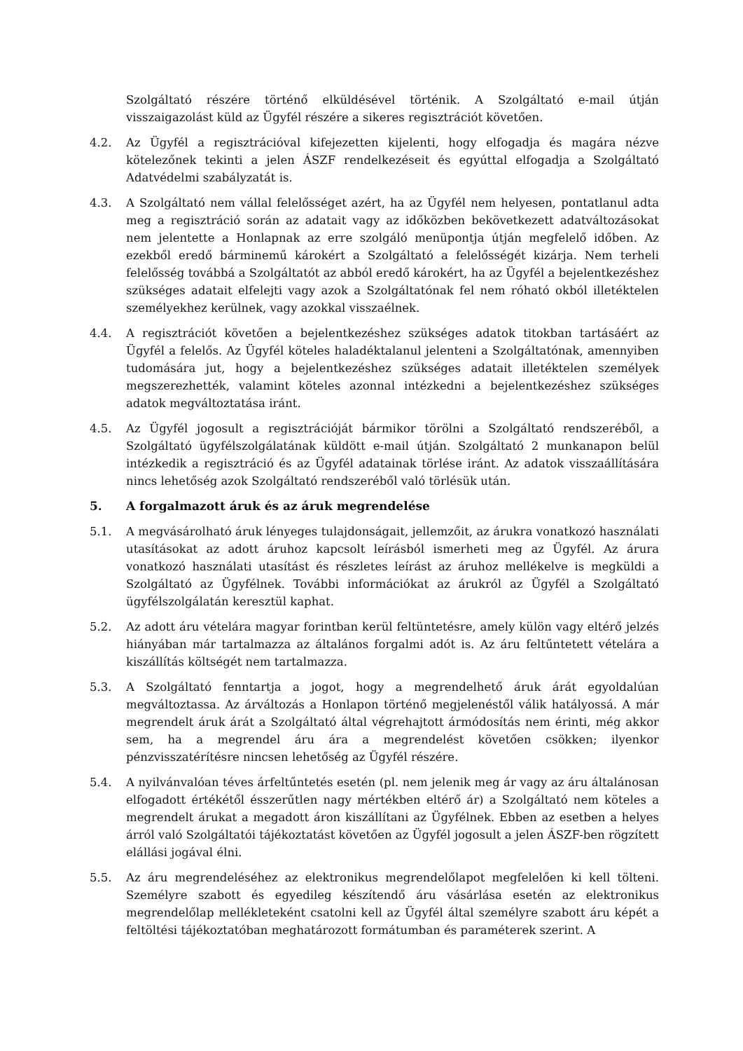Szolgáltató részére történő elküldésével történik. A Szolgáltató e-mail útján visszaigazolást küld az Ügyfél részére a sikeres regisztrációt követően.
4.2. Az Ügyfél a regisztrációval kifejezetten kijelenti, hogy elfogadja és magára nézve kötelezőnek tekinti a jelen ÁSZF rendelkezéseit és egyúttal elfogadja a Szolgáltató Adatvédelmi szabályzatát is.
4.3. A Szolgáltató nem vállal felelősséget azért, ha az Ügyfél nem helyesen, pontatlanul adta meg a regisztráció során az adatait vagy az időközben bekövetkezett adatváltozásokat nem jelentette a Honlapnak az erre szolgáló menüpontja útján megfelelő időben. Az ezekből eredő bárminemű károkért a Szolgáltató a felelősségét kizárja. Nem terheli felelősség továbbá a Szolgáltatót az abból eredő károkért, ha az Ügyfél a bejelentkezéshez szükséges adatait elfelejti vagy azok a Szolgáltatónak fel nem róható okból illetéktelen személyekhez kerülnek, vagy azokkal visszaélnek.
4.4. A regisztrációt követően a bejelentkezéshez szükséges adatok titokban tartásáért az Ügyfél a felelős. Az Ügyfél köteles haladéktalanul jelenteni a Szolgáltatónak, amennyiben tudomására jut, hogy a bejelentkezéshez szükséges adatait illetéktelen személyek megszerezhették, valamint köteles azonnal intézkedni a bejelentkezéshez szükséges adatok megváltoztatása iránt.
4.5. Az Ügyfél jogosult a regisztrációját bármikor törölni a Szolgáltató rendszeréből, a Szolgáltató ügyfélszolgálatának küldött e-mail útján. Szolgáltató 2 munkanapon belül intézkedik a regisztráció és az Ügyfél adatainak törlése iránt. Az adatok visszaállítására nincs lehetőség azok Szolgáltató rendszeréből való törlésük után.
5. A forgalmazott áruk és az áruk megrendelése
5.1. A megvásárolható áruk lényeges tulajdonságait, jellemzőit, az árukra vonatkozó használati utasításokat az adott áruhoz kapcsolt leírásból ismerheti meg az Ügyfél. Az árura vonatkozó használati utasítást és részletes leírást az áruhoz mellékelve is megküldi a Szolgáltató az Ügyfélnek. További információkat az árukról az Ügyfél a Szolgáltató ügyfélszolgálatán keresztül kaphat.
5.2. Az adott áru vételára magyar forintban kerül feltüntetésre, amely külön vagy eltérő jelzés hiányában már tartalmazza az általános forgalmi adót is. Az áru feltűntetett vételára a kiszállítás költségét nem tartalmazza.
5.3. A Szolgáltató fenntartja a jogot, hogy a megrendelhető áruk árát egyoldalúan megváltoztassa. Az árváltozás a Honlapon történő megjelenéstől válik hatályossá. A már megrendelt áruk árát a Szolgáltató által végrehajtott ármódosítás nem érinti, még akkor sem, ha a megrendel áru ára a megrendelést követően csökken; ilyenkor pénzvisszatérítésre nincsen lehetőség az Ügyfél részére.
5.4. A nyilvánvalóan téves árfeltűntetés esetén (pl. nem jelenik meg ár vagy az áru általánosan elfogadott értékétől ésszerűtlen nagy mértékben eltérő ár) a Szolgáltató nem köteles a megrendelt árukat a megadott áron kiszállítani az Ügyfélnek. Ebben az esetben a helyes árról való Szolgáltatói tájékoztatást követően az Ügyfél jogosult a jelen ÁSZF-ben rögzített elállási jogával élni.
5.5. Az áru megrendeléséhez az elektronikus megrendelőlapot megfelelően ki kell tölteni. Személyre szabott és egyedileg készítendő áru vásárlása esetén az elektronikus megrendelőlap mellékleteként csatolni kell az Ügyfél által személyre szabott áru képét a feltöltési tájékoztatóban meghatározott formátumban és paraméterek szerint. A